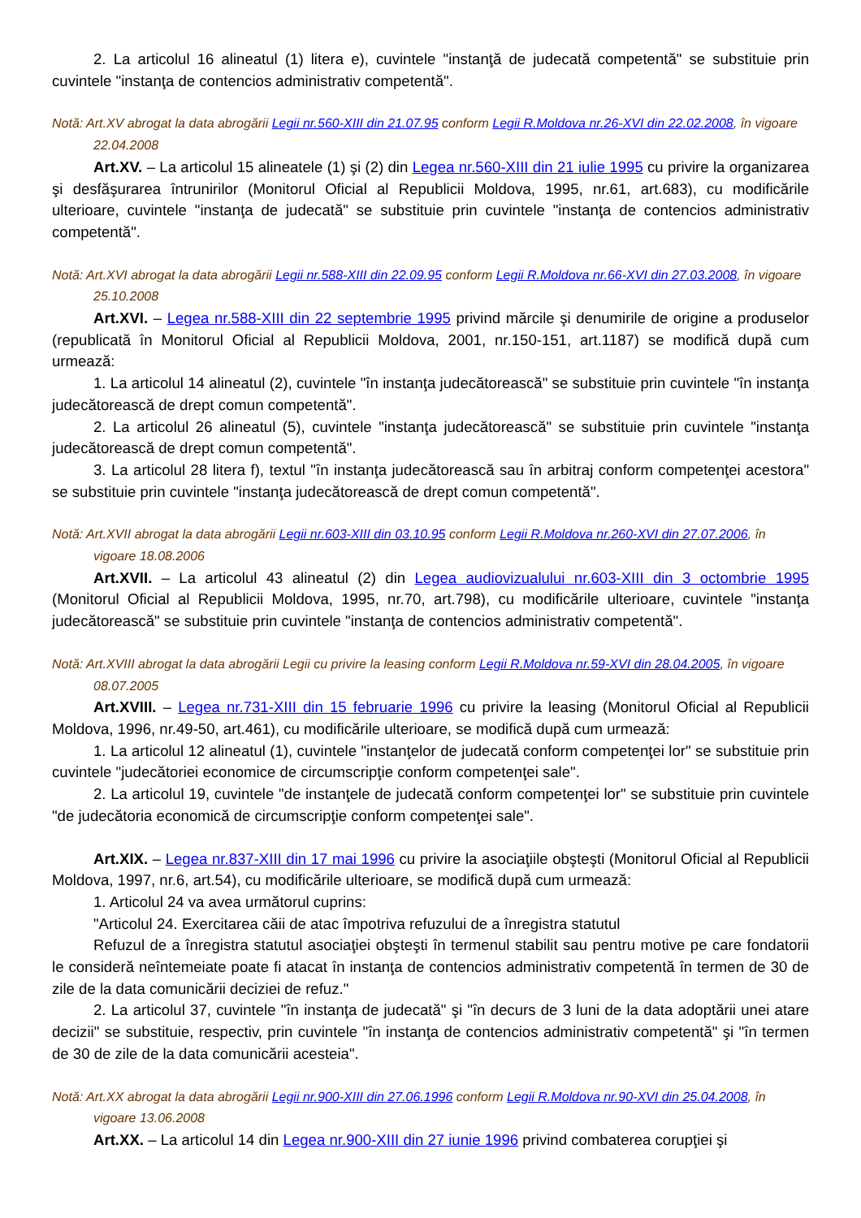2. La articolul 16 alineatul (1) litera e), cuvintele "instanţă de judecată competentă" se substituie prin cuvintele "instanţa de contencios administrativ competentă".
Notă: Art.XV abrogat la data abrogării Legii nr.560-XIII din 21.07.95 conform Legii R.Moldova nr.26-XVI din 22.02.2008, în vigoare 22.04.2008
Art.XV. – La articolul 15 alineatele (1) şi (2) din Legea nr.560-XIII din 21 iulie 1995 cu privire la organizarea şi desfăşurarea întrunirilor (Monitorul Oficial al Republicii Moldova, 1995, nr.61, art.683), cu modificările ulterioare, cuvintele "instanţa de judecată" se substituie prin cuvintele "instanţa de contencios administrativ competentă".
Notă: Art.XVI abrogat la data abrogării Legii nr.588-XIII din 22.09.95 conform Legii R.Moldova nr.66-XVI din 27.03.2008, în vigoare 25.10.2008
Art.XVI. – Legea nr.588-XIII din 22 septembrie 1995 privind mărcile şi denumirile de origine a produselor (republicată în Monitorul Oficial al Republicii Moldova, 2001, nr.150-151, art.1187) se modifică după cum urmează:
1. La articolul 14 alineatul (2), cuvintele "în instanţa judecătorească" se substituie prin cuvintele "în instanţa judecătorească de drept comun competentă".
2. La articolul 26 alineatul (5), cuvintele "instanţa judecătorească" se substituie prin cuvintele "instanţa judecătorească de drept comun competentă".
3. La articolul 28 litera f), textul "în instanţa judecătorească sau în arbitraj conform competenţei acestora" se substituie prin cuvintele "instanţa judecătorească de drept comun competentă".
Notă: Art.XVII abrogat la data abrogării Legii nr.603-XIII din 03.10.95 conform Legii R.Moldova nr.260-XVI din 27.07.2006, în vigoare 18.08.2006
Art.XVII. – La articolul 43 alineatul (2) din Legea audiovizualului nr.603-XIII din 3 octombrie 1995 (Monitorul Oficial al Republicii Moldova, 1995, nr.70, art.798), cu modificările ulterioare, cuvintele "instanţa judecătorească" se substituie prin cuvintele "instanţa de contencios administrativ competentă".
Notă: Art.XVIII abrogat la data abrogării Legii cu privire la leasing conform Legii R.Moldova nr.59-XVI din 28.04.2005, în vigoare 08.07.2005
Art.XVIII. – Legea nr.731-XIII din 15 februarie 1996 cu privire la leasing (Monitorul Oficial al Republicii Moldova, 1996, nr.49-50, art.461), cu modificările ulterioare, se modifică după cum urmează:
1. La articolul 12 alineatul (1), cuvintele "instanţelor de judecată conform competenţei lor" se substituie prin cuvintele "judecătoriei economice de circumscripţie conform competenţei sale".
2. La articolul 19, cuvintele "de instanţele de judecată conform competenţei lor" se substituie prin cuvintele "de judecătoria economică de circumscripţie conform competenţei sale".
Art.XIX. – Legea nr.837-XIII din 17 mai 1996 cu privire la asociaţiile obşteşti (Monitorul Oficial al Republicii Moldova, 1997, nr.6, art.54), cu modificările ulterioare, se modifică după cum urmează:
1. Articolul 24 va avea următorul cuprins:
"Articolul 24. Exercitarea căii de atac împotriva refuzului de a înregistra statutul
Refuzul de a înregistra statutul asociaţiei obşteşti în termenul stabilit sau pentru motive pe care fondatorii le consideră neîntemeiate poate fi atacat în instanţa de contencios administrativ competentă în termen de 30 de zile de la data comunicării deciziei de refuz."
2. La articolul 37, cuvintele "în instanţa de judecată" şi "în decurs de 3 luni de la data adoptării unei atare decizii" se substituie, respectiv, prin cuvintele "în instanţa de contencios administrativ competentă" şi "în termen de 30 de zile de la data comunicării acesteia".
Notă: Art.XX abrogat la data abrogării Legii nr.900-XIII din 27.06.1996 conform Legii R.Moldova nr.90-XVI din 25.04.2008, în vigoare 13.06.2008
Art.XX. – La articolul 14 din Legea nr.900-XIII din 27 iunie 1996 privind combaterea corupţiei şi